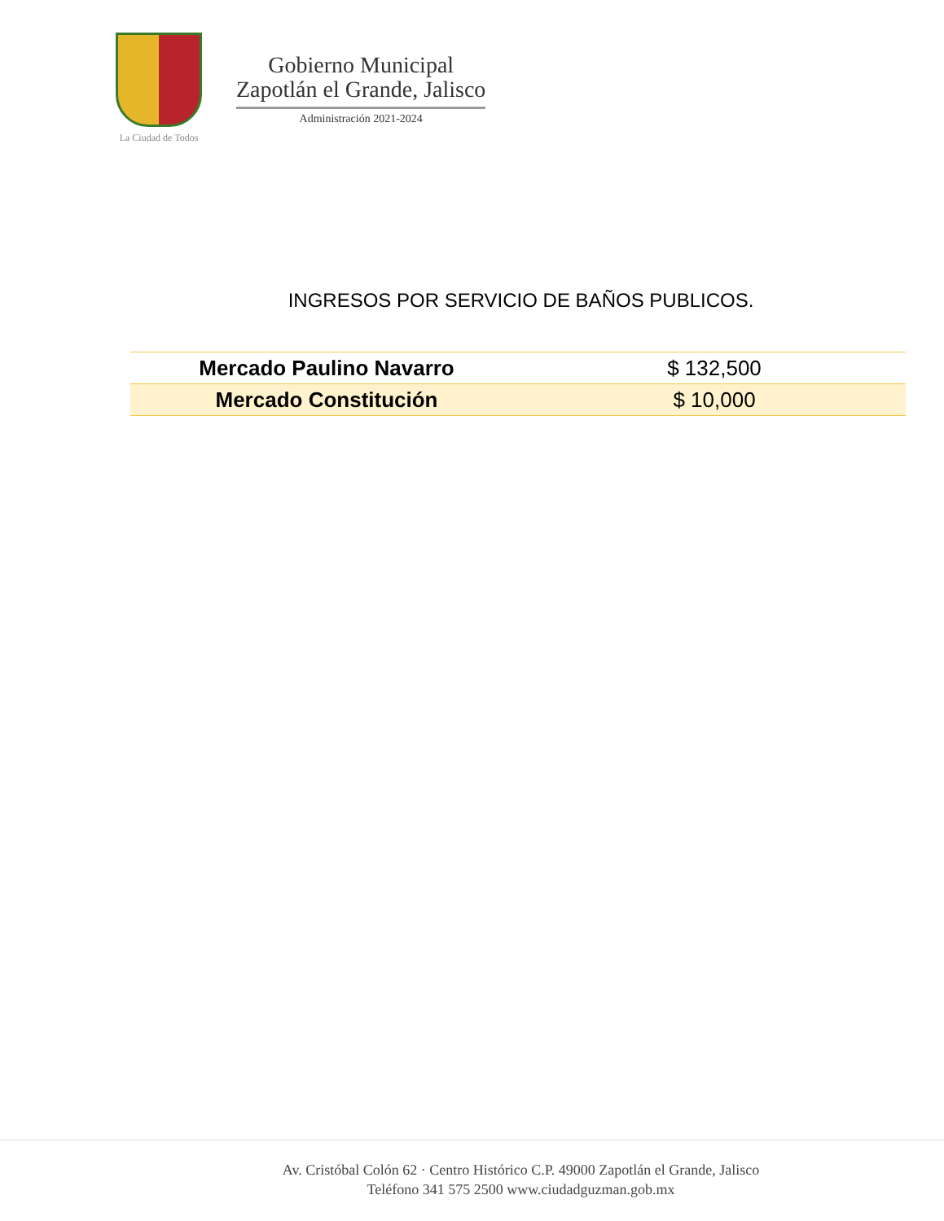La Ciudad de Todos
Gobierno Municipal
Zapotlán el Grande, Jalisco
Administración 2021-2024
INGRESOS POR SERVICIO DE BAÑOS PUBLICOS.
| Mercado Paulino Navarro | $ 132,500 |
| Mercado Constitución | $ 10,000 |
Av. Cristóbal Colón 62 · Centro Histórico C.P. 49000 Zapotlán el Grande, Jalisco
Teléfono 341 575 2500 www.ciudadguzman.gob.mx